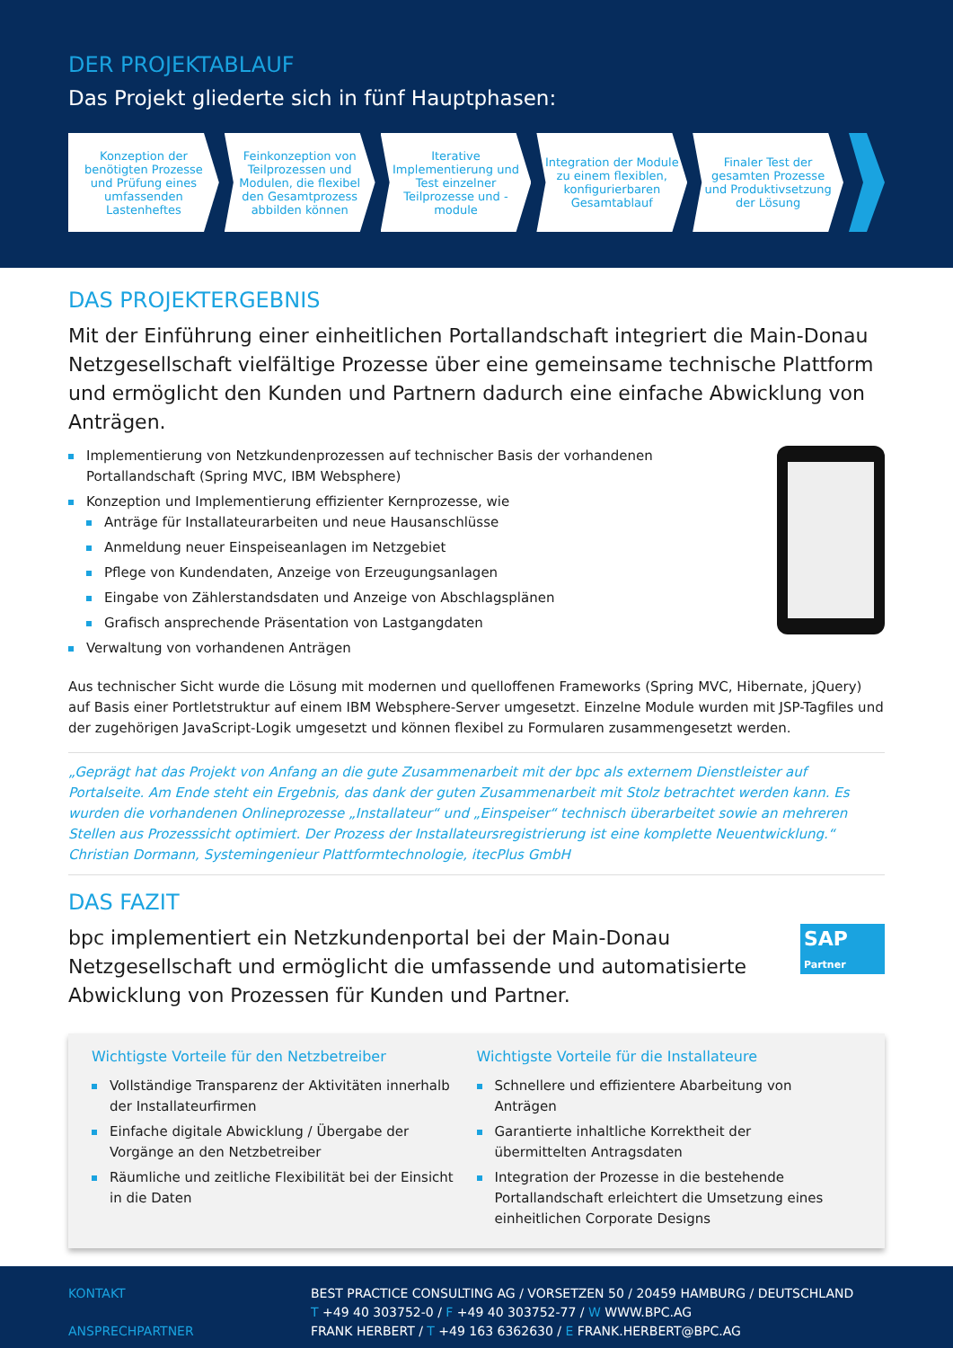DER PROJEKTABLAUF
Das Projekt gliederte sich in fünf Hauptphasen:
Konzeption der benötigten Prozesse und Prüfung eines umfassenden Lastenheftes
Feinkonzeption von Teilprozessen und Modulen, die flexibel den Gesamtprozess abbilden können
Iterative Implementierung und Test einzelner Teilprozesse und -module
Integration der Module zu einem flexiblen, konfigurierbaren Gesamtablauf
Finaler Test der gesamten Prozesse und Produktivsetzung der Lösung
DAS PROJEKTERGEBNIS
Mit der Einführung einer einheitlichen Portallandschaft integriert die Main-Donau Netzgesellschaft vielfältige Prozesse über eine gemeinsame technische Plattform und ermöglicht den Kunden und Partnern dadurch eine einfache Abwicklung von Anträgen.
Implementierung von Netzkundenprozessen auf technischer Basis der vorhandenen Portallandschaft (Spring MVC, IBM Websphere)
Konzeption und Implementierung effizienter Kernprozesse, wie
Anträge für Installateurarbeiten und neue Hausanschlüsse
Anmeldung neuer Einspeiseanlagen im Netzgebiet
Pflege von Kundendaten, Anzeige von Erzeugungsanlagen
Eingabe von Zählerstandsdaten und Anzeige von Abschlagsplänen
Grafisch ansprechende Präsentation von Lastgangdaten
Verwaltung von vorhandenen Anträgen
Aus technischer Sicht wurde die Lösung mit modernen und quelloffenen Frameworks (Spring MVC, Hibernate, jQuery) auf Basis einer Portletstruktur auf einem IBM Websphere-Server umgesetzt. Einzelne Module wurden mit JSP-Tagfiles und der zugehörigen JavaScript-Logik umgesetzt und können flexibel zu Formularen zusammengesetzt werden.
„Geprägt hat das Projekt von Anfang an die gute Zusammenarbeit mit der bpc als externem Dienstleister auf Portalseite. Am Ende steht ein Ergebnis, das dank der guten Zusammenarbeit mit Stolz betrachtet werden kann. Es wurden die vorhandenen Onlineprozesse „Installateur“ und „Einspeiser“ technisch überarbeitet sowie an mehreren Stellen aus Prozesssicht optimiert. Der Prozess der Installateursregistrierung ist eine komplette Neuentwicklung.“
Christian Dormann, Systemingenieur Plattformtechnologie, itecPlus GmbH
DAS FAZIT
bpc implementiert ein Netzkundenportal bei der Main-Donau Netzgesellschaft und ermöglicht die umfassende und automatisierte Abwicklung von Prozessen für Kunden und Partner.
SAP Partner
Wichtigste Vorteile für den Netzbetreiber
Vollständige Transparenz der Aktivitäten innerhalb der Installateurfirmen
Einfache digitale Abwicklung / Übergabe der Vorgänge an den Netzbetreiber
Räumliche und zeitliche Flexibilität bei der Einsicht in die Daten
Wichtigste Vorteile für die Installateure
Schnellere und effizientere Abarbeitung von Anträgen
Garantierte inhaltliche Korrektheit der übermittelten Antragsdaten
Integration der Prozesse in die bestehende Portallandschaft erleichtert die Umsetzung eines einheitlichen Corporate Designs
KONTAKT
ANSPRECHPARTNER
BEST PRACTICE CONSULTING AG / VORSETZEN 50 / 20459 HAMBURG / DEUTSCHLAND
T +49 40 303752-0 / F +49 40 303752-77 / W WWW.BPC.AG
FRANK HERBERT / T +49 163 6362630 / E FRANK.HERBERT@BPC.AG